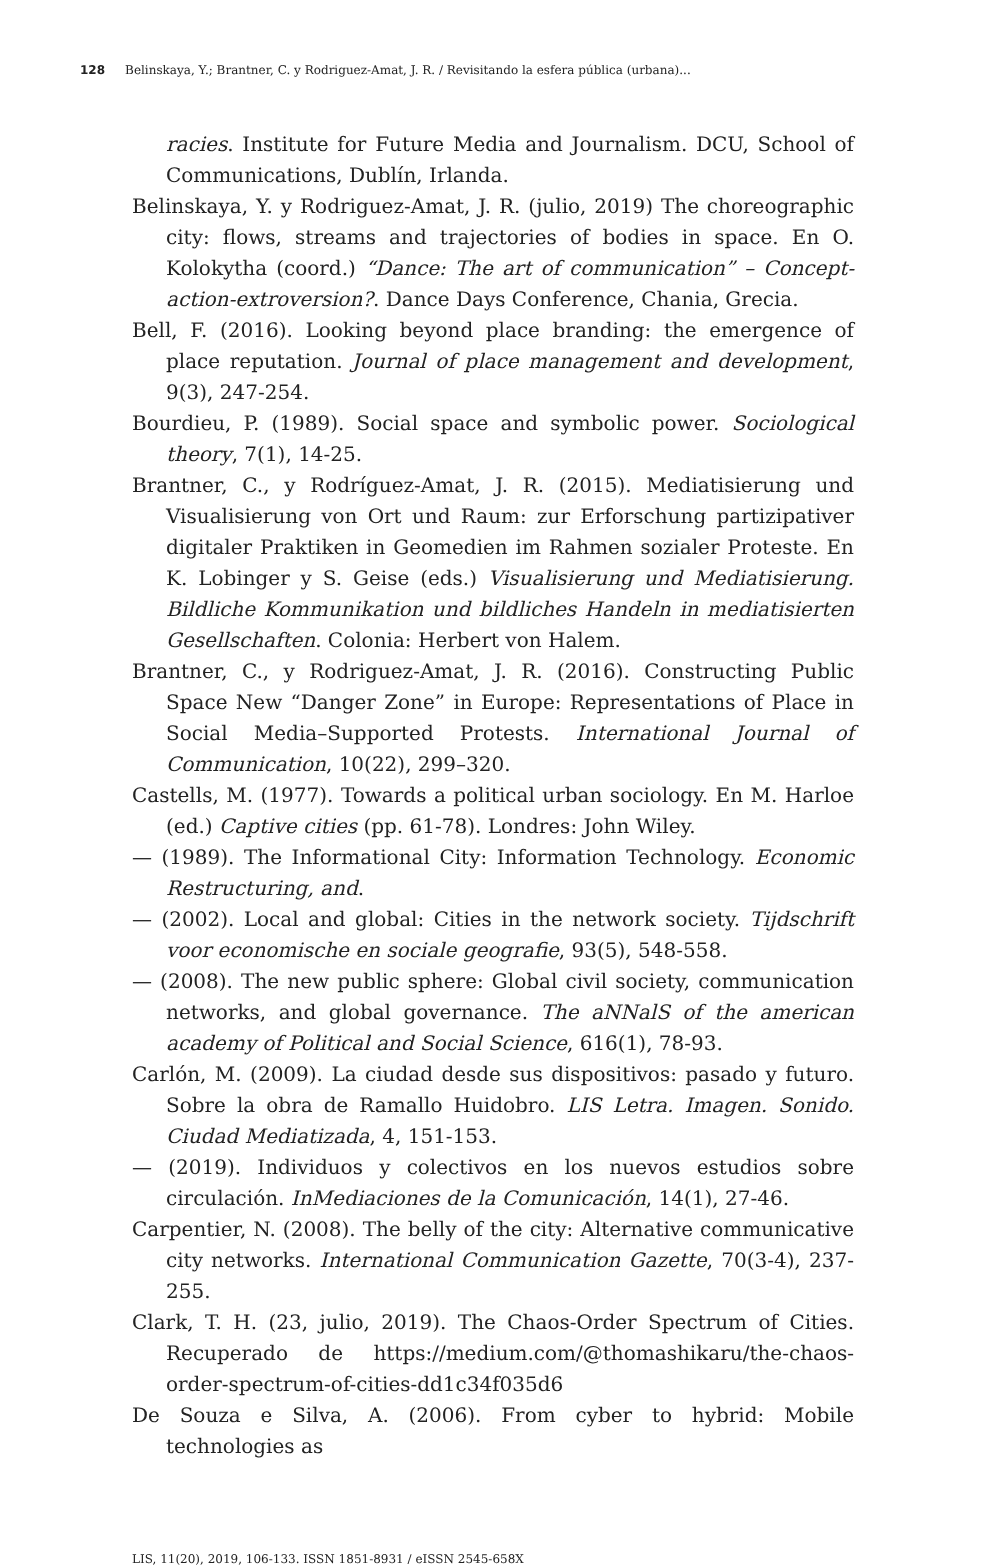128 Belinskaya, Y.; Brantner, C. y Rodriguez-Amat, J. R. / Revisitando la esfera pública (urbana)...
racies. Institute for Future Media and Journalism. DCU, School of Communications, Dublín, Irlanda.
Belinskaya, Y. y Rodriguez-Amat, J. R. (julio, 2019) The choreographic city: flows, streams and trajectories of bodies in space. En O. Kolokytha (coord.) “Dance: The art of communication” – Concept-action-extroversion?. Dance Days Conference, Chania, Grecia.
Bell, F. (2016). Looking beyond place branding: the emergence of place reputation. Journal of place management and development, 9(3), 247-254.
Bourdieu, P. (1989). Social space and symbolic power. Sociological theory, 7(1), 14-25.
Brantner, C., y Rodríguez-Amat, J. R. (2015). Mediatisierung und Visualisierung von Ort und Raum: zur Erforschung partizipativer digitaler Praktiken in Geomedien im Rahmen sozialer Proteste. En K. Lobinger y S. Geise (eds.) Visualisierung und Mediatisierung. Bildliche Kommunikation und bildliches Handeln in mediatisierten Gesellschaften. Colonia: Herbert von Halem.
Brantner, C., y Rodriguez-Amat, J. R. (2016). Constructing Public Space New “Danger Zone” in Europe: Representations of Place in Social Media–Supported Protests. International Journal of Communication, 10(22), 299–320.
Castells, M. (1977). Towards a political urban sociology. En M. Harloe (ed.) Captive cities (pp. 61-78). Londres: John Wiley.
— (1989). The Informational City: Information Technology. Economic Restructuring, and.
— (2002). Local and global: Cities in the network society. Tijdschrift voor economische en sociale geografie, 93(5), 548-558.
— (2008). The new public sphere: Global civil society, communication networks, and global governance. The aNNalS of the american academy of Political and Social Science, 616(1), 78-93.
Carlón, M. (2009). La ciudad desde sus dispositivos: pasado y futuro. Sobre la obra de Ramallo Huidobro. LIS Letra. Imagen. Sonido. Ciudad Mediatizada, 4, 151-153.
— (2019). Individuos y colectivos en los nuevos estudios sobre circulación. InMediaciones de la Comunicación, 14(1), 27-46.
Carpentier, N. (2008). The belly of the city: Alternative communicative city networks. International Communication Gazette, 70(3-4), 237-255.
Clark, T. H. (23, julio, 2019). The Chaos-Order Spectrum of Cities. Recuperado de https://medium.com/@thomashikaru/the-chaos-order-spectrum-of-cities-dd1c34f035d6
De Souza e Silva, A. (2006). From cyber to hybrid: Mobile technologies as
LIS, 11(20), 2019, 106-133. ISSN 1851-8931 / eISSN 2545-658X